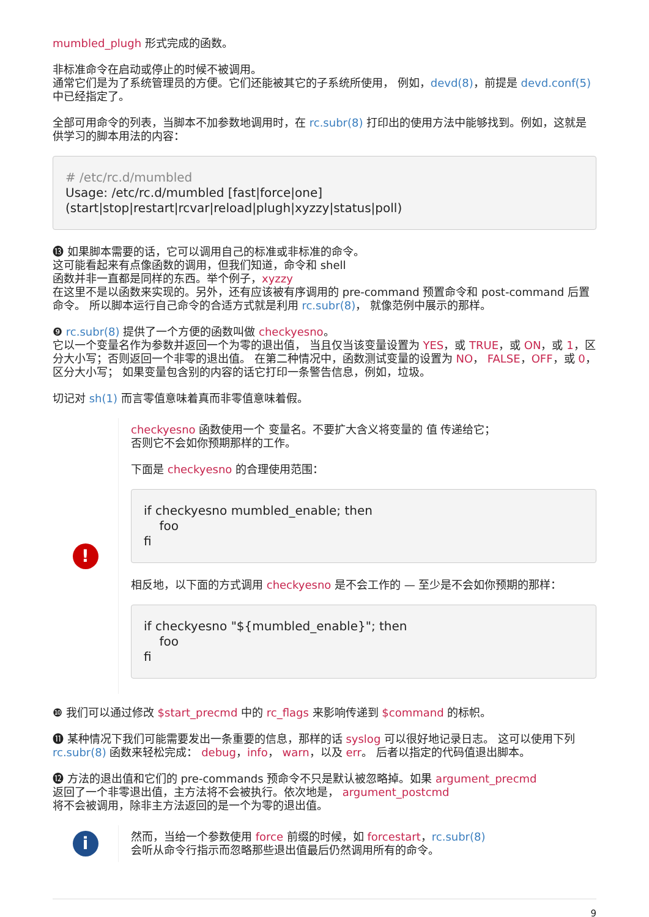mumbled_plugh 形式完成的函数。
非标准命令在启动或停止的时候不被调用。
通常它们是为了系统管理员的方便。它们还能被其它的子系统所使用， 例如，devd(8)，前提是 devd.conf(5) 中已经指定了。
全部可用命令的列表，当脚本不加参数地调用时，在 rc.subr(8) 打印出的使用方法中能够找到。例如，这就是供学习的脚本用法的内容：
# /etc/rc.d/mumbled
Usage: /etc/rc.d/mumbled [fast|force|one]
(start|stop|restart|rcvar|reload|plugh|xyzzy|status|poll)
⓭ 如果脚本需要的话，它可以调用自己的标准或非标准的命令。
这可能看起来有点像函数的调用，但我们知道，命令和 shell
函数并非一直都是同样的东西。举个例子，xyzzy
在这里不是以函数来实现的。另外，还有应该被有序调用的 pre-command 预置命令和 post-command 后置命令。 所以脚本运行自己命令的合适方式就是利用 rc.subr(8)， 就像范例中展示的那样。
❾ rc.subr(8) 提供了一个方便的函数叫做 checkyesno。
它以一个变量名作为参数并返回一个为零的退出值， 当且仅当该变量设置为 YES，或 TRUE，或 ON，或 1，区分大小写；否则返回一个非零的退出值。 在第二种情况中，函数测试变量的设置为 NO， FALSE，OFF，或 0，区分大小写； 如果变量包含别的内容的话它打印一条警告信息，例如，垃圾。
切记对 sh(1) 而言零值意味着真而非零值意味着假。
!
checkyesno 函数使用一个 变量名。不要扩大含义将变量的 值 传递给它；
否则它不会如你预期那样的工作。
下面是 checkyesno 的合理使用范围：
if checkyesno mumbled_enable; then
    foo
fi
相反地，以下面的方式调用 checkyesno 是不会工作的 — 至少是不会如你预期的那样：
if checkyesno "${mumbled_enable}"; then
    foo
fi
❿ 我们可以通过修改 $start_precmd 中的 rc_flags 来影响传递到 $command 的标帜。
⓫ 某种情况下我们可能需要发出一条重要的信息，那样的话 syslog 可以很好地记录日志。 这可以使用下列 rc.subr(8) 函数来轻松完成： debug，info， warn，以及 err。 后者以指定的代码值退出脚本。
⓬ 方法的退出值和它们的 pre-commands 预命令不只是默认被忽略掉。如果 argument_precmd
返回了一个非零退出值，主方法将不会被执行。依次地是， argument_postcmd
将不会被调用，除非主方法返回的是一个为零的退出值。
i
然而，当给一个参数使用 force 前缀的时候，如 forcestart，rc.subr(8)
会听从命令行指示而忽略那些退出值最后仍然调用所有的命令。
9